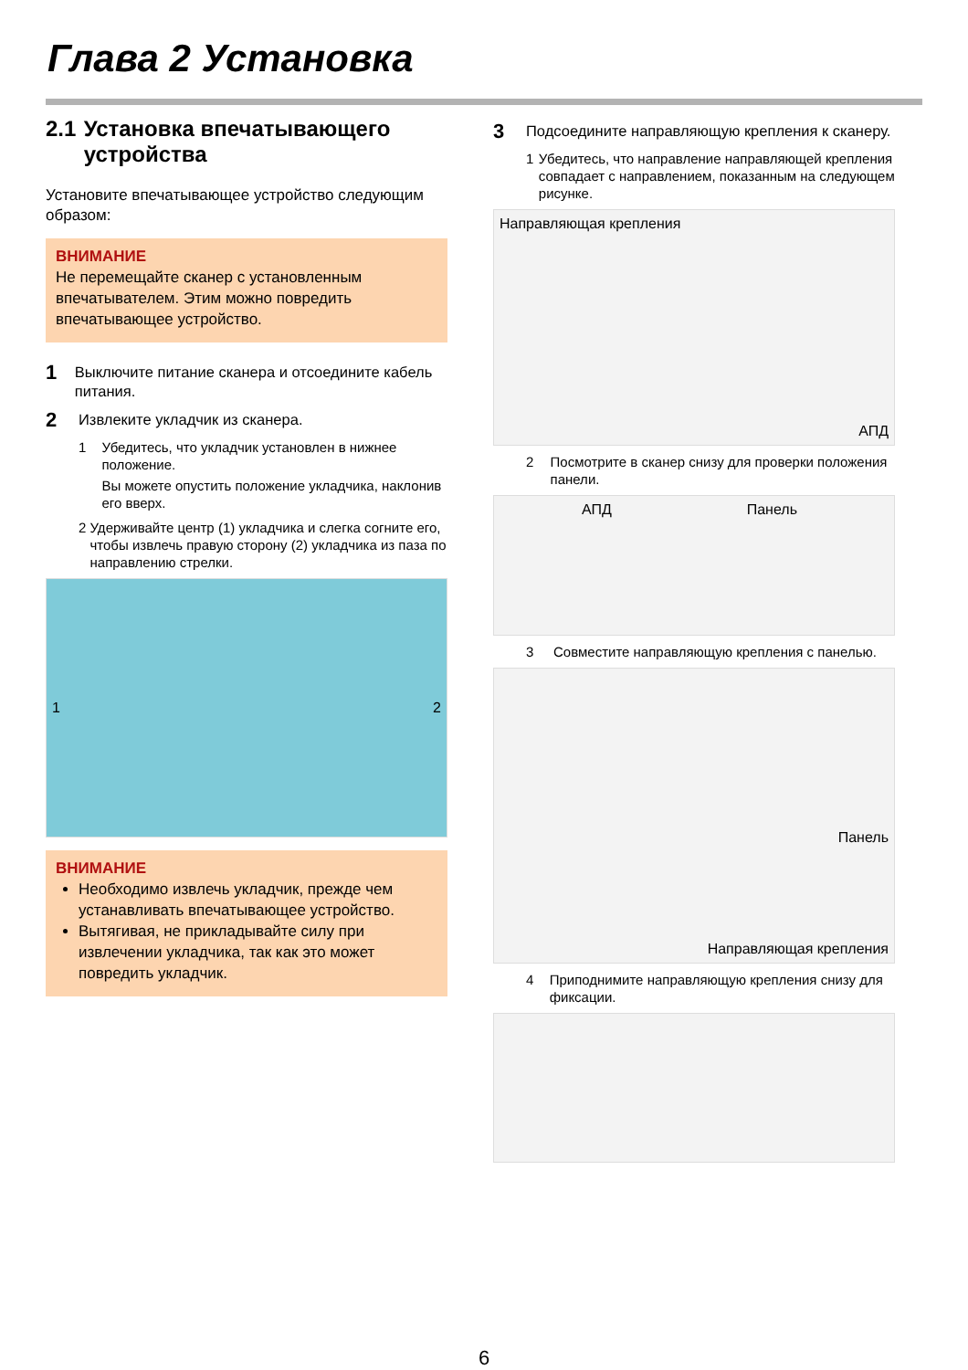Глава 2 Установка
2.1 Установка впечатывающего устройства
Установите впечатывающее устройство следующим образом:
ВНИМАНИЕ
Не перемещайте сканер с установленным впечатывателем. Этим можно повредить впечатывающее устройство.
1
Выключите питание сканера и отсоедините кабель питания.
2
Извлеките укладчик из сканера.
1 Убедитесь, что укладчик установлен в нижнее положение.
Вы можете опустить положение укладчика, наклонив его вверх.
2 Удерживайте центр (1) укладчика и слегка согните его, чтобы извлечь правую сторону (2) укладчика из паза по направлению стрелки.
1 2
ВНИМАНИЕ
Необходимо извлечь укладчик, прежде чем устанавливать впечатывающее устройство.
Вытягивая, не прикладывайте силу при извлечении укладчика, так как это может повредить укладчик.
3
Подсоедините направляющую крепления к сканеру.
1 Убедитесь, что направление направляющей крепления совпадает с направлением, показанным на следующем рисунке.
Направляющая крепления
АПД
2 Посмотрите в сканер снизу для проверки положения панели.
АПД Панель
3 Совместите направляющую крепления с панелью.
Панель
Направляющая крепления
4 Приподнимите направляющую крепления снизу для фиксации.
6